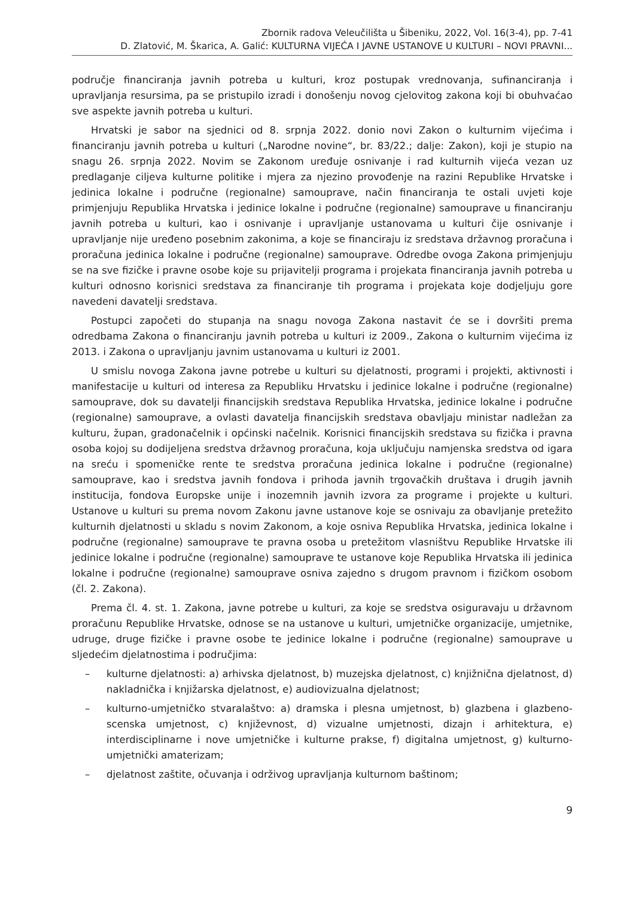Zbornik radova Veleučilišta u Šibeniku, 2022, Vol. 16(3-4), pp. 7-41
D. Zlatović, M. Škarica, A. Galić: KULTURNA VIJEĆA I JAVNE USTANOVE U KULTURI – NOVI PRAVNI...
područje financiranja javnih potreba u kulturi, kroz postupak vrednovanja, sufinanciranja i upravljanja resursima, pa se pristupilo izradi i donošenju novog cjelovitog zakona koji bi obuhvaćao sve aspekte javnih potreba u kulturi.
Hrvatski je sabor na sjednici od 8. srpnja 2022. donio novi Zakon o kulturnim vijećima i financiranju javnih potreba u kulturi („Narodne novine“, br. 83/22.; dalje: Zakon), koji je stupio na snagu 26. srpnja 2022. Novim se Zakonom uređuje osnivanje i rad kulturnih vijeća vezan uz predlaganje ciljeva kulturne politike i mjera za njezino provođenje na razini Republike Hrvatske i jedinica lokalne i područne (regionalne) samouprave, način financiranja te ostali uvjeti koje primjenjuju Republika Hrvatska i jedinice lokalne i područne (regionalne) samouprave u financiranju javnih potreba u kulturi, kao i osnivanje i upravljanje ustanovama u kulturi čije osnivanje i upravljanje nije uređeno posebnim zakonima, a koje se financiraju iz sredstava državnog proračuna i proračuna jedinica lokalne i područne (regionalne) samouprave. Odredbe ovoga Zakona primjenjuju se na sve fizičke i pravne osobe koje su prijavitelji programa i projekata financiranja javnih potreba u kulturi odnosno korisnici sredstava za financiranje tih programa i projekata koje dodjeljuju gore navedeni davatelji sredstava.
Postupci započeti do stupanja na snagu novoga Zakona nastavit će se i dovršiti prema odredbama Zakona o financiranju javnih potreba u kulturi iz 2009., Zakona o kulturnim vijećima iz 2013. i Zakona o upravljanju javnim ustanovama u kulturi iz 2001.
U smislu novoga Zakona javne potrebe u kulturi su djelatnosti, programi i projekti, aktivnosti i manifestacije u kulturi od interesa za Republiku Hrvatsku i jedinice lokalne i područne (regionalne) samouprave, dok su davatelji financijskih sredstava Republika Hrvatska, jedinice lokalne i područne (regionalne) samouprave, a ovlasti davatelja financijskih sredstava obavljaju ministar nadležan za kulturu, župan, gradonačelnik i općinski načelnik. Korisnici financijskih sredstava su fizička i pravna osoba kojoj su dodijeljena sredstva državnog proračuna, koja uključuju namjenska sredstva od igara na sreću i spomeničke rente te sredstva proračuna jedinica lokalne i područne (regionalne) samouprave, kao i sredstva javnih fondova i prihoda javnih trgovačkih društava i drugih javnih institucija, fondova Europske unije i inozemnih javnih izvora za programe i projekte u kulturi. Ustanove u kulturi su prema novom Zakonu javne ustanove koje se osnivaju za obavljanje pretežito kulturnih djelatnosti u skladu s novim Zakonom, a koje osniva Republika Hrvatska, jedinica lokalne i područne (regionalne) samouprave te pravna osoba u pretežitom vlasništvu Republike Hrvatske ili jedinice lokalne i područne (regionalne) samouprave te ustanove koje Republika Hrvatska ili jedinica lokalne i područne (regionalne) samouprave osniva zajedno s drugom pravnom i fizičkom osobom (čl. 2. Zakona).
Prema čl. 4. st. 1. Zakona, javne potrebe u kulturi, za koje se sredstva osiguravaju u državnom proračunu Republike Hrvatske, odnose se na ustanove u kulturi, umjetničke organizacije, umjetnike, udruge, druge fizičke i pravne osobe te jedinice lokalne i područne (regionalne) samouprave u sljedećim djelatnostima i područjima:
– kulturne djelatnosti: a) arhivska djelatnost, b) muzejska djelatnost, c) knjižnična djelatnost, d) nakladnička i knjižarska djelatnost, e) audiovizualna djelatnost;
– kulturno-umjetničko stvaralaštvo: a) dramska i plesna umjetnost, b) glazbena i glazbeno-scenska umjetnost, c) književnost, d) vizualne umjetnosti, dizajn i arhitektura, e) interdisciplinarne i nove umjetničke i kulturne prakse, f) digitalna umjetnost, g) kulturno-umjetnički amaterizam;
– djelatnost zaštite, očuvanja i održivog upravljanja kulturnom baštinom;
9